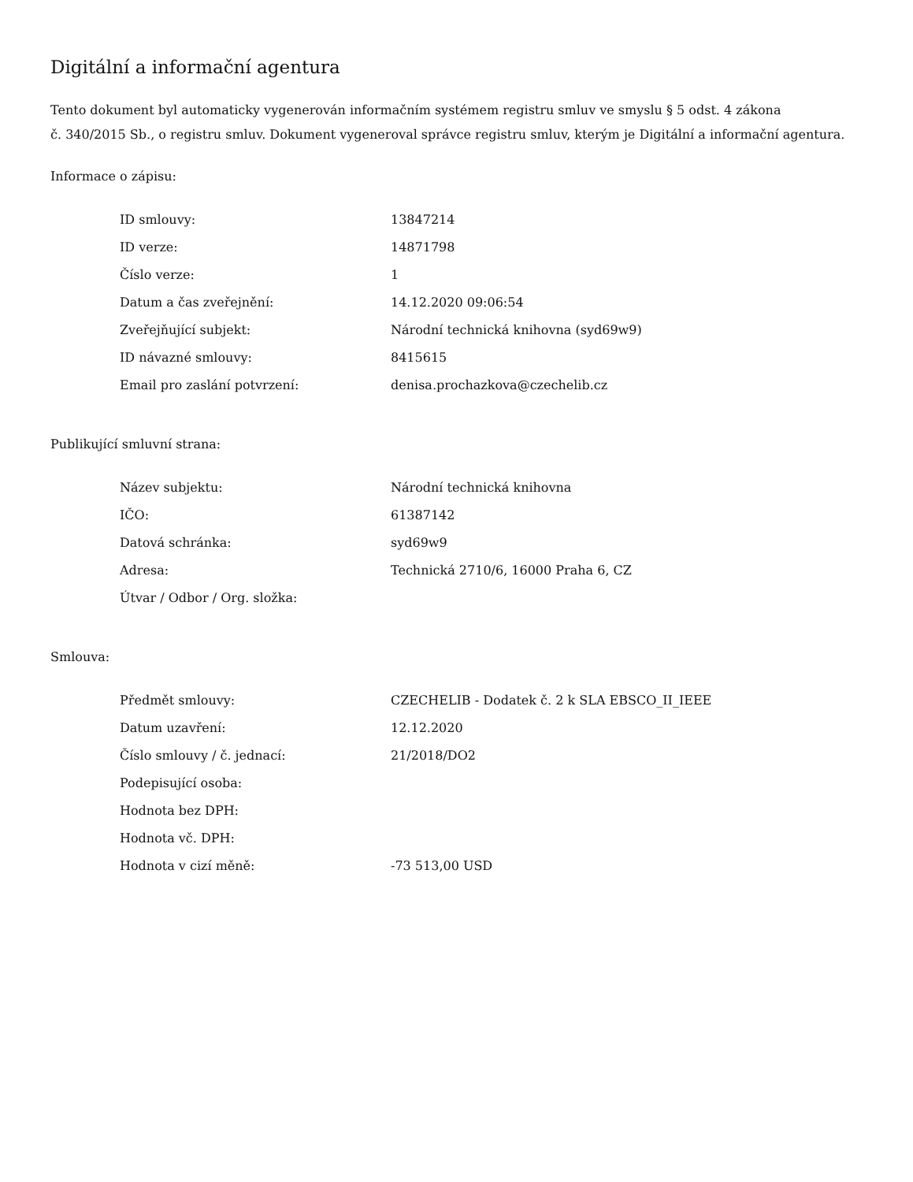Digitální a informační agentura
Tento dokument byl automaticky vygenerován informačním systémem registru smluv ve smyslu § 5 odst. 4 zákona
č. 340/2015 Sb., o registru smluv. Dokument vygeneroval správce registru smluv, kterým je Digitální a informační agentura.
Informace o zápisu:
| ID smlouvy: | 13847214 |
| ID verze: | 14871798 |
| Číslo verze: | 1 |
| Datum a čas zveřejnění: | 14.12.2020 09:06:54 |
| Zveřejňující subjekt: | Národní technická knihovna (syd69w9) |
| ID návazné smlouvy: | 8415615 |
| Email pro zaslání potvrzení: | denisa.prochazkova@czechelib.cz |
Publikující smluvní strana:
| Název subjektu: | Národní technická knihovna |
| IČO: | 61387142 |
| Datová schránka: | syd69w9 |
| Adresa: | Technická 2710/6, 16000 Praha 6, CZ |
| Útvar / Odbor / Org. složka: | |
Smlouva:
| Předmět smlouvy: | CZECHELIB - Dodatek č. 2 k SLA EBSCO_II_IEEE |
| Datum uzavření: | 12.12.2020 |
| Číslo smlouvy / č. jednací: | 21/2018/DO2 |
| Podepisující osoba: | |
| Hodnota bez DPH: | |
| Hodnota vč. DPH: | |
| Hodnota v cizí měně: | -73 513,00 USD |